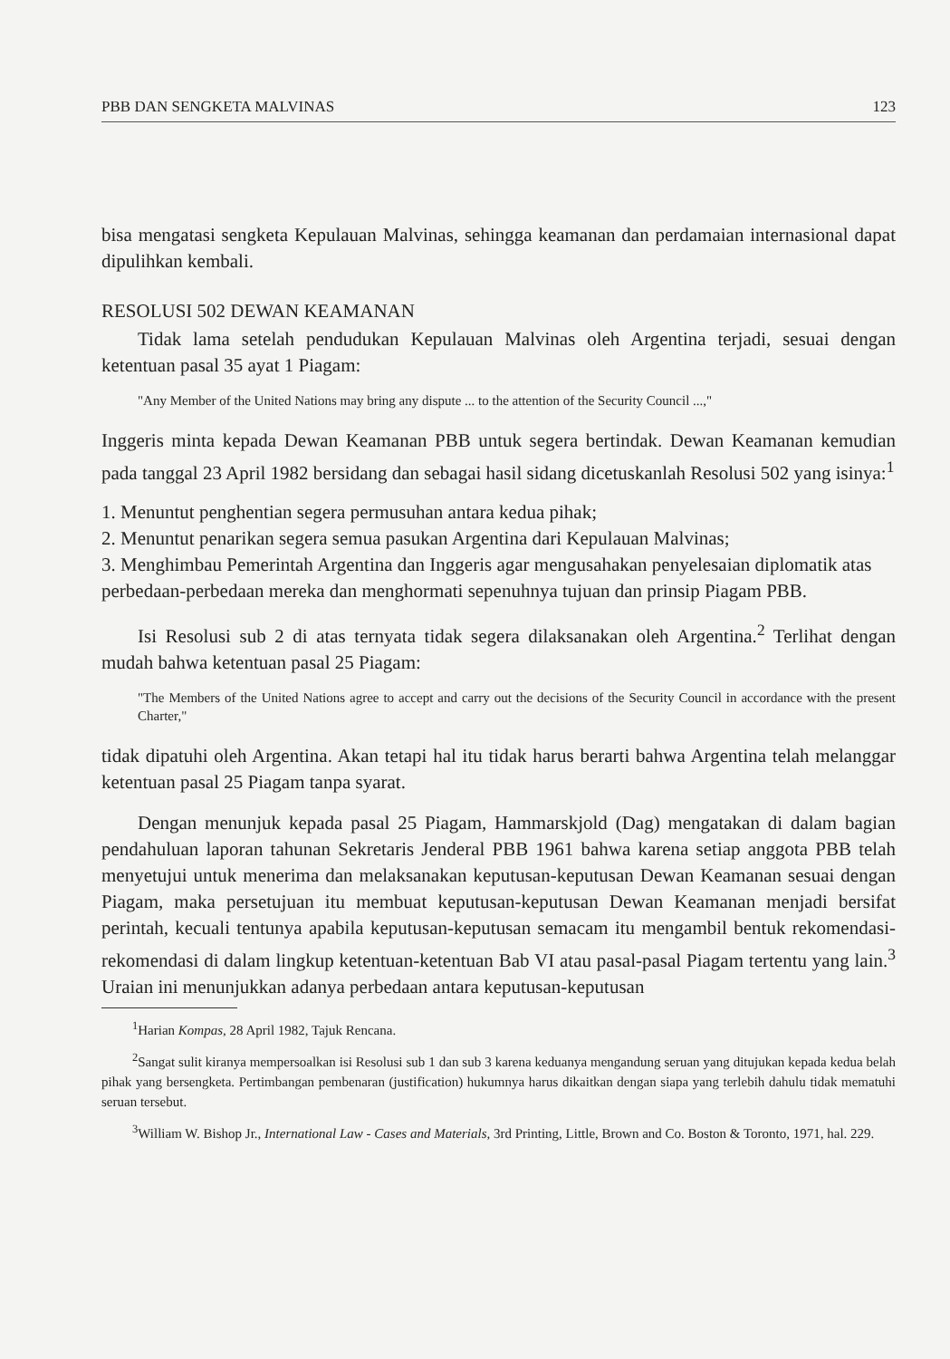PBB DAN SENGKETA MALVINAS 123
bisa mengatasi sengketa Kepulauan Malvinas, sehingga keamanan dan perdamaian internasional dapat dipulihkan kembali.
RESOLUSI 502 DEWAN KEAMANAN
Tidak lama setelah pendudukan Kepulauan Malvinas oleh Argentina terjadi, sesuai dengan ketentuan pasal 35 ayat 1 Piagam:
"Any Member of the United Nations may bring any dispute ... to the attention of the Security Council ...,"
Inggeris minta kepada Dewan Keamanan PBB untuk segera bertindak. Dewan Keamanan kemudian pada tanggal 23 April 1982 bersidang dan sebagai hasil sidang dicetuskanlah Resolusi 502 yang isinya:<sup>1</sup>
1. Menuntut penghentian segera permusuhan antara kedua pihak;
2. Menuntut penarikan segera semua pasukan Argentina dari Kepulauan Malvinas;
3. Menghimbau Pemerintah Argentina dan Inggeris agar mengusahakan penyelesaian diplomatik atas perbedaan-perbedaan mereka dan menghormati sepenuhnya tujuan dan prinsip Piagam PBB.
Isi Resolusi sub 2 di atas ternyata tidak segera dilaksanakan oleh Argentina.<sup>2</sup> Terlihat dengan mudah bahwa ketentuan pasal 25 Piagam:
"The Members of the United Nations agree to accept and carry out the decisions of the Security Council in accordance with the present Charter,"
tidak dipatuhi oleh Argentina. Akan tetapi hal itu tidak harus berarti bahwa Argentina telah melanggar ketentuan pasal 25 Piagam tanpa syarat.
Dengan menunjuk kepada pasal 25 Piagam, Hammarskjold (Dag) mengatakan di dalam bagian pendahuluan laporan tahunan Sekretaris Jenderal PBB 1961 bahwa karena setiap anggota PBB telah menyetujui untuk menerima dan melaksanakan keputusan-keputusan Dewan Keamanan sesuai dengan Piagam, maka persetujuan itu membuat keputusan-keputusan Dewan Keamanan menjadi bersifat perintah, kecuali tentunya apabila keputusan-keputusan semacam itu mengambil bentuk rekomendasi-rekomendasi di dalam lingkup ketentuan-ketentuan Bab VI atau pasal-pasal Piagam tertentu yang lain.<sup>3</sup> Uraian ini menunjukkan adanya perbedaan antara keputusan-keputusan
<sup>1</sup> Harian Kompas, 28 April 1982, Tajuk Rencana.
<sup>2</sup> Sangat sulit kiranya mempersoalkan isi Resolusi sub 1 dan sub 3 karena keduanya mengandung seruan yang ditujukan kepada kedua belah pihak yang bersengketa. Pertimbangan pembenaran (justification) hukumnya harus dikaitkan dengan siapa yang terlebih dahulu tidak mematuhi seruan tersebut.
<sup>3</sup> William W. Bishop Jr., International Law - Cases and Materials, 3rd Printing, Little, Brown and Co. Boston & Toronto, 1971, hal. 229.